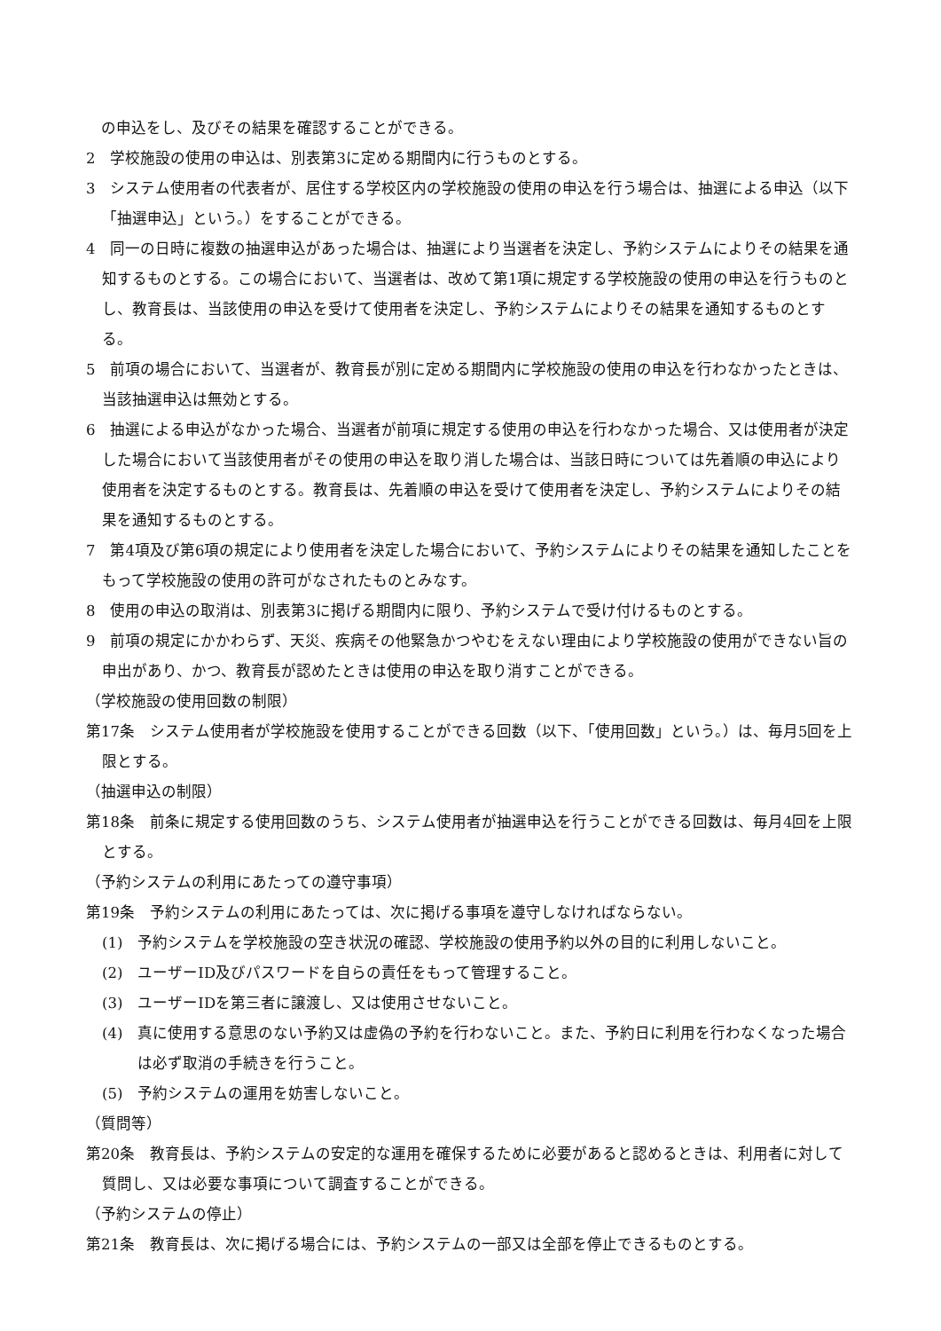の申込をし、及びその結果を確認することができる。
2　学校施設の使用の申込は、別表第3に定める期間内に行うものとする。
3　システム使用者の代表者が、居住する学校区内の学校施設の使用の申込を行う場合は、抽選による申込（以下「抽選申込」という。）をすることができる。
4　同一の日時に複数の抽選申込があった場合は、抽選により当選者を決定し、予約システムによりその結果を通知するものとする。この場合において、当選者は、改めて第1項に規定する学校施設の使用の申込を行うものとし、教育長は、当該使用の申込を受けて使用者を決定し、予約システムによりその結果を通知するものとする。
5　前項の場合において、当選者が、教育長が別に定める期間内に学校施設の使用の申込を行わなかったときは、当該抽選申込は無効とする。
6　抽選による申込がなかった場合、当選者が前項に規定する使用の申込を行わなかった場合、又は使用者が決定した場合において当該使用者がその使用の申込を取り消した場合は、当該日時については先着順の申込により使用者を決定するものとする。教育長は、先着順の申込を受けて使用者を決定し、予約システムによりその結果を通知するものとする。
7　第4項及び第6項の規定により使用者を決定した場合において、予約システムによりその結果を通知したことをもって学校施設の使用の許可がなされたものとみなす。
8　使用の申込の取消は、別表第3に掲げる期間内に限り、予約システムで受け付けるものとする。
9　前項の規定にかかわらず、天災、疾病その他緊急かつやむをえない理由により学校施設の使用ができない旨の申出があり、かつ、教育長が認めたときは使用の申込を取り消すことができる。
（学校施設の使用回数の制限）
第17条　システム使用者が学校施設を使用することができる回数（以下、「使用回数」という。）は、毎月5回を上限とする。
（抽選申込の制限）
第18条　前条に規定する使用回数のうち、システム使用者が抽選申込を行うことができる回数は、毎月4回を上限とする。
（予約システムの利用にあたっての遵守事項）
第19条　予約システムの利用にあたっては、次に掲げる事項を遵守しなければならない。
(1)　予約システムを学校施設の空き状況の確認、学校施設の使用予約以外の目的に利用しないこと。
(2)　ユーザーID及びパスワードを自らの責任をもって管理すること。
(3)　ユーザーIDを第三者に譲渡し、又は使用させないこと。
(4)　真に使用する意思のない予約又は虚偽の予約を行わないこと。また、予約日に利用を行わなくなった場合は必ず取消の手続きを行うこと。
(5)　予約システムの運用を妨害しないこと。
（質問等）
第20条　教育長は、予約システムの安定的な運用を確保するために必要があると認めるときは、利用者に対して質問し、又は必要な事項について調査することができる。
（予約システムの停止）
第21条　教育長は、次に掲げる場合には、予約システムの一部又は全部を停止できるものとする。